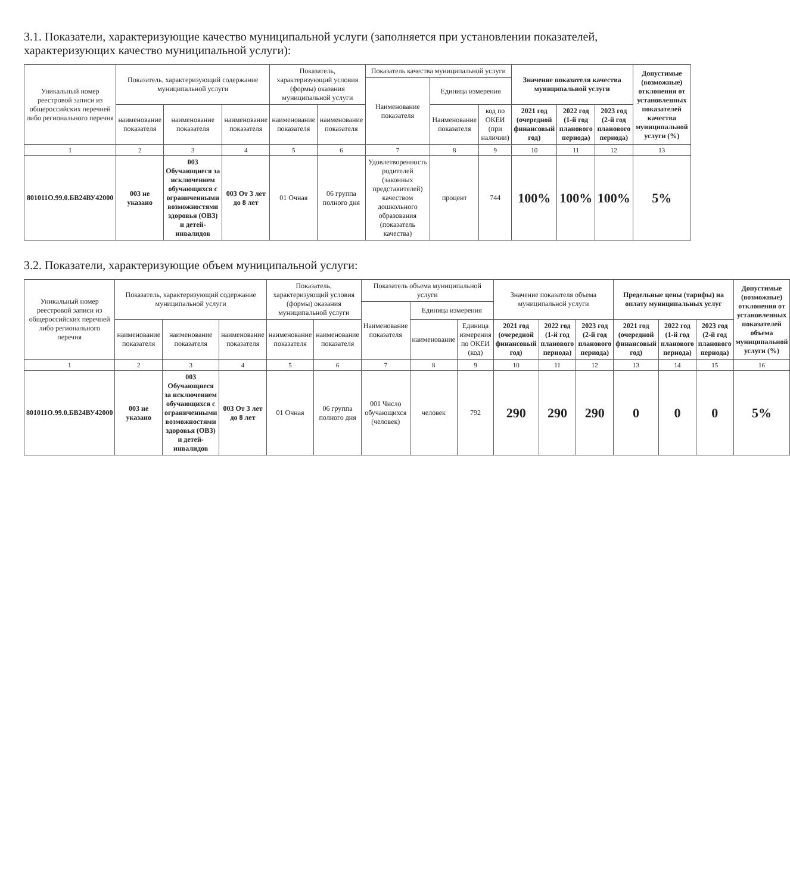3.1. Показатели, характеризующие качество муниципальной услуги (заполняется при установлении показателей, характеризующих качество муниципальной услуги):
| Уникальный номер реестровой записи из общероссийских перечней либо регионального перечня | Показатель, характеризующий содержание муниципальной услуги | | | Показатель, характеризующий условия (формы) оказания муниципальной услуги | | Показатель качества муниципальной услуги | | | Значение показателя качества муниципальной услуги | | | Допустимые (возможные) отклонения от установленных показателей качества муниципальной услуги (%) |
| --- | --- | --- | --- | --- | --- | --- | --- | --- | --- | --- | --- | --- |
| | | | | | | Наименование показателя | Единица измерения | | | | | |
| | наименование показателя | наименование показателя | наименование показателя | наименование показателя | наименование показателя | | Наименование показателя | код по ОКЕИ (при наличии) | 2021 год (очередной финансовый год) | 2022 год (1-й год планового периода) | 2023 год (2-й год планового периода) | |
| 1 | 2 | 3 | 4 | 5 | 6 | 7 | 8 | 9 | 10 | 11 | 12 | 13 |
| 801011О.99.0.БВ24ВУ42000 | 003 не указано | 003 Обучающиеся за исключением обучающихся с ограниченными возможностями здоровья (ОВЗ) и детей-инвалидов | 003 От 3 лет до 8 лет | 01 Очная | 06 группа полного дня | Удовлетворенность родителей (законных представителей) качеством дошкольного образования (показатель качества) | процент | 744 | 100% | 100% | 100% | 5% |
3.2. Показатели, характеризующие объем муниципальной услуги:
| Уникальный номер реестровой записи из общероссийских перечней либо регионального перечня | Показатель, характеризующий содержание муниципальной услуги | | | Показатель, характеризующий условия (формы) оказания муниципальной услуги | | Показатель объема муниципальной услуги | | | Значение показателя объема муниципальной услуги | | | Предельные цены (тарифы) на оплату муниципальных услуг | | | Допустимые (возможные) отклонения от установленных показателей объема муниципальной услуги (%) |
| --- | --- | --- | --- | --- | --- | --- | --- | --- | --- | --- | --- | --- | --- | --- | --- |
| | | | | | | Наименование показателя | Единица измерения | | | | | | | | |
| | наименование показателя | наименование показателя | наименование показателя | наименование показателя | наименование показателя | | наименование | Единица измерения по ОКЕИ (код) | 2021 год (очередной финансовый год) | 2022 год (1-й год планового периода) | 2023 год (2-й год планового периода) | 2021 год (очередной финансовый год) | 2022 год (1-й год планового периода) | 2023 год (2-й год планового периода) | |
| 1 | 2 | 3 | 4 | 5 | 6 | 7 | 8 | 9 | 10 | 11 | 12 | 13 | 14 | 15 | 16 |
| 801011О.99.0.БВ24ВУ42000 | 003 не указано | 003 Обучающиеся за исключением обучающихся с ограниченными возможностями здоровья (ОВЗ) и детей-инвалидов | 003 От 3 лет до 8 лет | 01 Очная | 06 группа полного дня | 001 Число обучающихся (человек) | человек | 792 | 290 | 290 | 290 | 0 | 0 | 0 | 5% |